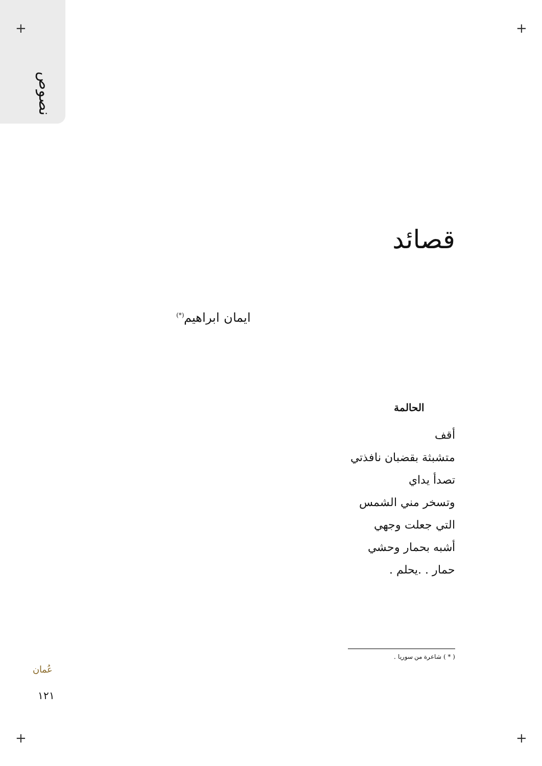نصوص
+ +
+ +
قصائد
ايمان ابراهيم<sup>(*)</sup>
الحالمة
أقف
متشبثة بقضبان نافذتي
تصدأ يداي
وتسخر مني الشمس
التي جعلت وجهي
أشبه بحمار وحشي
حمار . .يحلم .
( * ) شاعرة من سوريا .
عُمان
١٢١